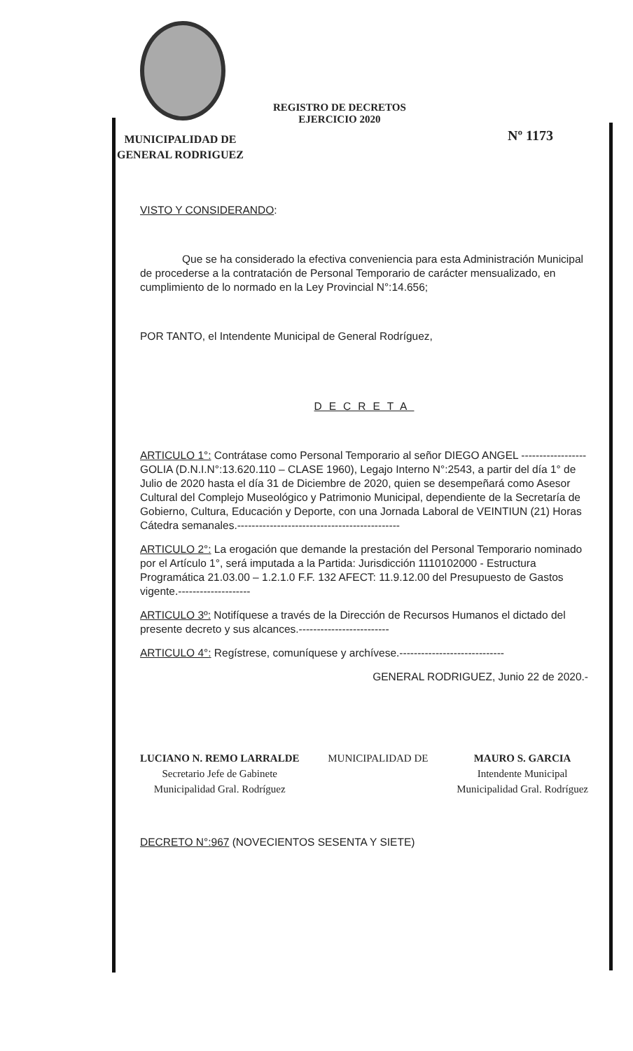REGISTRO DE DECRETOS
EJERCICIO 2020
MUNICIPALIDAD DE
GENERAL RODRIGUEZ
Nº 1173
VISTO Y CONSIDERANDO:
Que se ha considerado la efectiva conveniencia para esta Administración Municipal de procederse a la contratación de Personal Temporario de carácter mensualizado, en cumplimiento de lo normado en la Ley Provincial N°:14.656;
POR TANTO, el Intendente Municipal de General Rodríguez,
DECRETA
ARTICULO 1°: Contrátase como Personal Temporario al señor DIEGO ANGEL ------------------ GOLIA (D.N.I.N°:13.620.110 – CLASE 1960), Legajo Interno N°:2543, a partir del día 1° de Julio de 2020 hasta el día 31 de Diciembre de 2020, quien se desempeñará como Asesor Cultural del Complejo Museológico y Patrimonio Municipal, dependiente de la Secretaría de Gobierno, Cultura, Educación y Deporte, con una Jornada Laboral de VEINTIUN (21) Horas Cátedra semanales.---------------------------------------------
ARTICULO 2°: La erogación que demande la prestación del Personal Temporario nominado por el Artículo 1°, será imputada a la Partida: Jurisdicción 1110102000 - Estructura Programática 21.03.00 – 1.2.1.0 F.F. 132 AFECT: 11.9.12.00 del Presupuesto de Gastos vigente.--------------------
ARTICULO 3º: Notifíquese a través de la Dirección de Recursos Humanos el dictado del presente decreto y sus alcances.-------------------------
ARTICULO 4°: Regístrese, comuníquese y archívese.-----------------------------
GENERAL RODRIGUEZ, Junio 22 de 2020.-
LUCIANO N. REMO LARRALDE
Secretario Jefe de Gabinete
Municipalidad Gral. Rodríguez
MUNICIPALIDAD DE MAURO S. GARCIA
Intendente Municipal
Municipalidad Gral. Rodríguez
DECRETO N°:967 (NOVECIENTOS SESENTA Y SIETE)